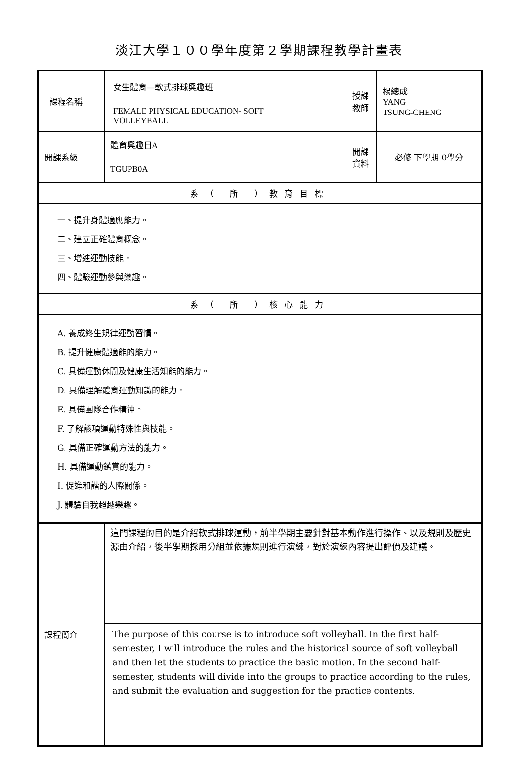淡江大學１００學年度第２學期課程教學計畫表
| 課程名稱 | 女生體育—軟式排球興趣班 | 授課 教師 | 楊總成 YANG TSUNG-CHENG |
| | FEMALE PHYSICAL EDUCATION- SOFT VOLLEYBALL | | |
| 開課系級 | 體育興趣日 A | 開課 資料 | 必修 下學期 0學分 |
| | TGUPB0A | | |
| 系（ 所 ）教育目標 | | | |
| 一、提升身體適應能力。 二、建立正確體育概念。 三、增進運動技能。 四、體驗運動參與樂趣。 | | | |
| 系（ 所 ）核心能力 | | | |
| A. 養成終生規律運動習慣。 B. 提升健康體適能的能力。 C. 具備運動休閒及健康生活知能的能力。 D. 具備理解體育運動知識的能力。 E. 具備團隊合作精神。 F. 了解該項運動特殊性與技能。 G. 具備正確運動方法的能力。 H. 具備運動鑑賞的能力。 I. 促進和諧的人際關係。 J. 體驗自我超越樂趣。 | | | |
| 課程簡介 | 這門課程的目的是介紹軟式排球運動，前半學期主要針對基本動作進行操作、以及規則及歷史源由介紹，後半學期採用分組並依據規則進行演練，對於演練內容提出評價及建議。 | | |
| | The purpose of this course is to introduce soft volleyball. In the first half-semester, I will introduce the rules and the historical source of soft volleyball and then let the students to practice the basic motion. In the second half-semester, students will divide into the groups to practice according to the rules, and submit the evaluation and suggestion for the practice contents. | | |